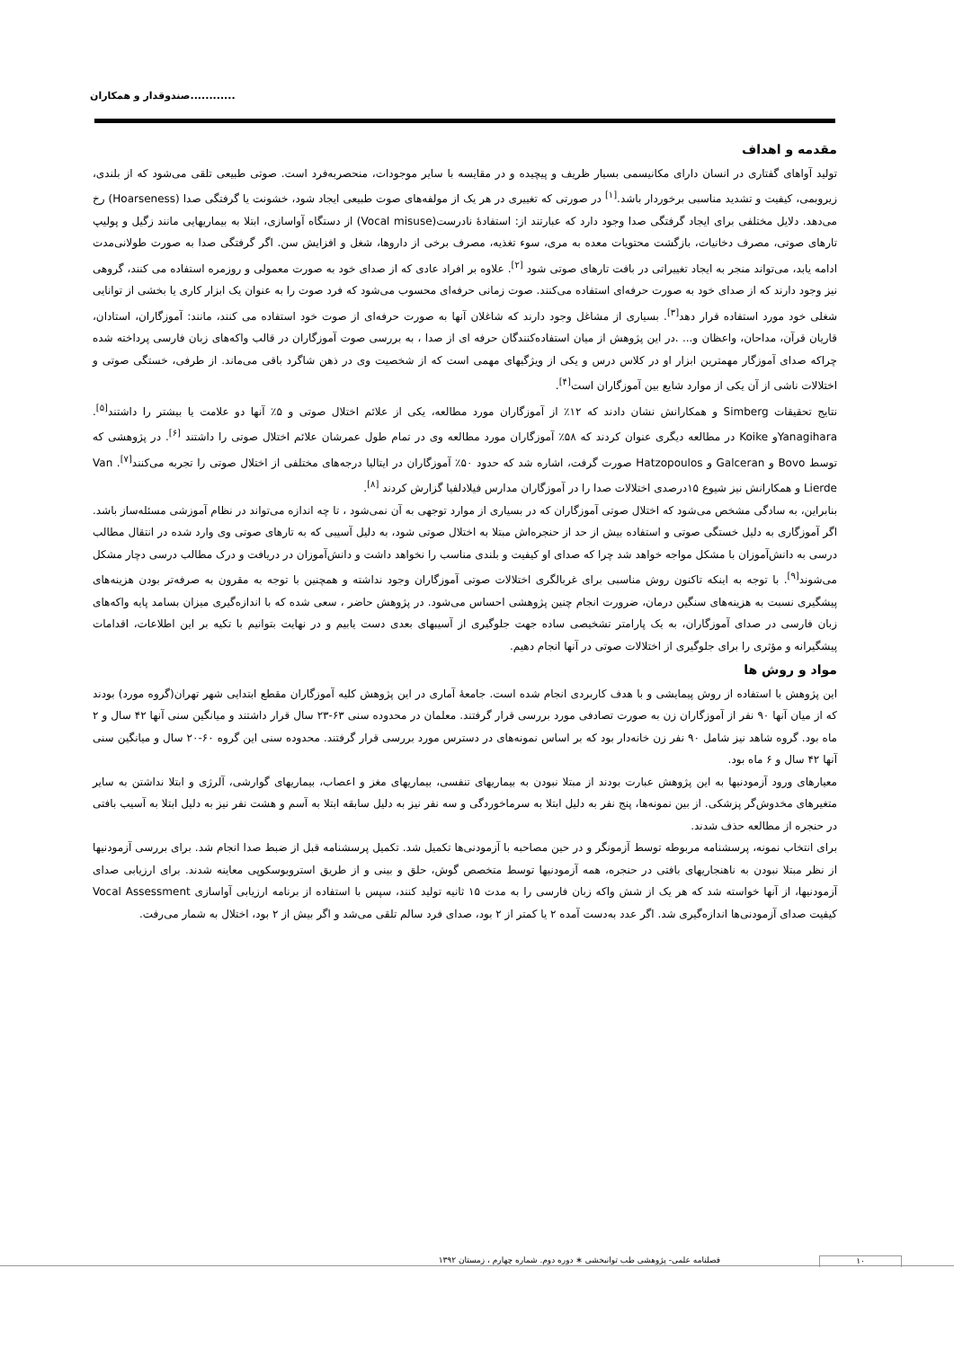صندوقدار و همکاران............
مقدمه و اهداف
تولید آواهای گفتاری در انسان دارای مکانیسمی بسیار ظریف و پیچیده و در مقایسه با سایر موجودات، منحصربه‌فرد است. صوتی طبیعی تلقی می‌شود که از بلندی، زیروبمی، کیفیت و تشدید مناسبی برخوردار باشد.<sup>[۱]</sup> در صورتی که تغییری در هر یک از مولفه‌های صوت طبیعی ایجاد شود، خشونت یا گرفتگی صدا (Hoarseness) رخ می‌دهد. دلایل مختلفی برای ایجاد گرفتگی صدا وجود دارد که عبارتند از: استفادهٔ نادرست(Vocal misuse) از دستگاه آواسازی، ابتلا به بیماریهایی مانند زگیل و پولیپ تارهای صوتی، مصرف دخانیات، بازگشت محتویات معده به مری، سوء تغذیه، مصرف برخی از داروها، شغل و افزایش سن. اگر گرفتگی صدا به صورت طولانی‌مدت ادامه یابد، می‌تواند منجر به ایجاد تغییراتی در بافت تارهای صوتی شود <sup>[۲]</sup>. علاوه بر افراد عادی که از صدای خود به صورت معمولی و روزمره استفاده می کنند، گروهی نیز وجود دارند که از صدای خود به صورت حرفه‌ای استفاده می‌کنند. صوت زمانی حرفه‌ای محسوب می‌شود که فرد صوت را به عنوان یک ابزار کاری یا بخشی از توانایی شغلی خود مورد استفاده قرار دهد<sup>[۳]</sup>. بسیاری از مشاغل وجود دارند که شاغلان آنها به صورت حرفه‌ای از صوت خود استفاده می کنند، مانند: آموزگاران، استادان، قاریان قرآن، مداحان، واعظان و... .در این پژوهش از میان استفاده‌کنندگان حرفه ای از صدا ، به بررسی صوت آموزگاران در قالب واکه‌های زبان فارسی پرداخته شده چراکه صدای آموزگار مهمترین ابزار او در کلاس درس و یکی از ویژگیهای مهمی است که از شخصیت وی در ذهن شاگرد باقی می‌ماند. از طرفی، خستگی صوتی و اختلالات ناشی از آن یکی از موارد شایع بین آموزگاران است<sup>[۴]</sup>.
نتایج تحقیقات Simberg و همکارانش نشان دادند که ۱۲٪ از آموزگاران مورد مطالعه، یکی از علائم اختلال صوتی و ۵٪ آنها دو علامت یا بیشتر را داشتند<sup>[۵]</sup>. Yanagiharaو Koike در مطالعه دیگری عنوان کردند که ۵۸٪ آموزگاران مورد مطالعه وی در تمام طول عمرشان علائم اختلال صوتی را داشتند <sup>[۶]</sup>. در پژوهشی که توسط Bovo و Galceran و Hatzopoulos صورت گرفت، اشاره شد که حدود ۵۰٪ آموزگاران در ایتالیا درجه‌های مختلفی از اختلال صوتی را تجربه می‌کنند<sup>[۷]</sup>. Van Lierde و همکارانش نیز شیوع ۱۵درصدی اختلالات صدا را در آموزگاران مدارس فیلادلفیا گزارش کردند <sup>[۸]</sup>.
بنابراین، به سادگی مشخص می‌شود که اختلال صوتی آموزگاران که در بسیاری از موارد توجهی به آن نمی‌شود ، تا چه اندازه می‌تواند در نظام آموزشی مسئله‌ساز باشد. اگر آموزگاری به دلیل خستگی صوتی و استفاده بیش از حد از حنجره‌اش مبتلا به اختلال صوتی شود، به دلیل آسیبی که به تارهای صوتی وی وارد شده در انتقال مطالب درسی به دانش‌آموزان با مشکل مواجه خواهد شد چرا که صدای او کیفیت و بلندی مناسب را نخواهد داشت و دانش‌آموزان در دریافت و درک مطالب درسی دچار مشکل می‌شوند<sup>[۹]</sup>. با توجه به اینکه تاکنون روش مناسبی برای غربالگری اختلالات صوتی آموزگاران وجود نداشته و همچنین با توجه به مقرون به صرفه‌تر بودن هزینه‌های پیشگیری نسبت به هزینه‌های سنگین درمان، ضرورت انجام چنین پژوهشی احساس می‌شود. در پژوهش حاضر ، سعی شده که با اندازه‌گیری میزان بسامد پایه واکه‌های زبان فارسی در صدای آموزگاران، به یک پارامتر تشخیصی ساده جهت جلوگیری از آسیبهای بعدی دست یابیم و در نهایت بتوانیم با تکیه بر این اطلاعات، اقدامات پیشگیرانه و مؤثری را برای جلوگیری از اختلالات صوتی در آنها انجام دهیم.
مواد و روش ها
این پژوهش با استفاده از روش پیمایشی و با هدف کاربردی انجام شده است. جامعهٔ آماری در این پژوهش کلیه آموزگاران مقطع ابتدایی شهر تهران(گروه مورد) بودند که از میان آنها ۹۰ نفر از آموزگاران زن به صورت تصادفی مورد بررسی قرار گرفتند. معلمان در محدوده سنی ۶۳-۲۳ سال قرار داشتند و میانگین سنی آنها ۴۲ سال و ۲ ماه بود. گروه شاهد نیز شامل ۹۰ نفر زن خانه‌دار بود که بر اساس نمونه‌های در دسترس مورد بررسی قرار گرفتند. محدوده سنی این گروه ۶۰-۲۰ سال و میانگین سنی آنها ۴۲ سال و ۶ ماه بود.
معیارهای ورود آزمودنیها به این پژوهش عبارت بودند از مبتلا نبودن به بیماریهای تنفسی، بیماریهای مغز و اعصاب، بیماریهای گوارشی، آلرژی و ابتلا نداشتن به سایر متغیرهای مخدوش‌گر پزشکی. از بین نمونه‌ها، پنج نفر به دلیل ابتلا به سرماخوردگی و سه نفر نیز به دلیل سابقه ابتلا به آسم و هشت نفر نیز به دلیل ابتلا به آسیب بافتی در حنجره از مطالعه حذف شدند.
برای انتخاب نمونه، پرسشنامه مربوطه توسط آزمونگر و در حین مصاحبه با آزمودنی‌ها تکمیل شد. تکمیل پرسشنامه قبل از ضبط صدا انجام شد. برای بررسی آزمودنیها از نظر مبتلا نبودن به ناهنجاریهای بافتی در حنجره، همه آزمودنیها توسط متخصص گوش، حلق و بینی و از طریق استروبوسکوپی معاینه شدند. برای ارزیابی صدای آزمودنیها، از آنها خواسته شد که هر یک از شش واکه زبان فارسی را به مدت ۱۵ ثانیه تولید کنند، سپس با استفاده از برنامه ارزیابی آواسازی Vocal Assessment کیفیت صدای آزمودنی‌ها اندازه‌گیری شد. اگر عدد به‌دست آمده ۲ یا کمتر از ۲ بود، صدای فرد سالم تلقی می‌شد و اگر بیش از ۲ بود، اختلال به شمار می‌رفت.
۱۰ فصلنامه علمی- پژوهشی طب توانبخشی ∗ دوره دوم. شماره چهارم ، زمستان ۱۳۹۲